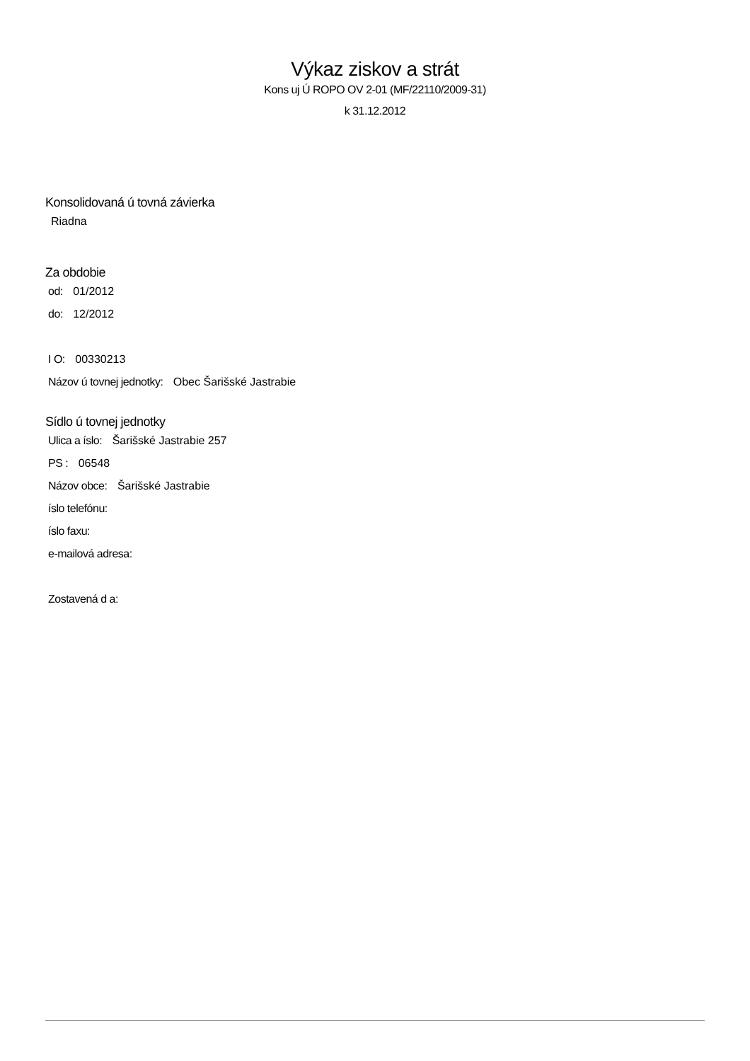Výkaz ziskov a strát
Kons uj Ú ROPO OV 2-01 (MF/22110/2009-31)
k 31.12.2012
Konsolidovaná ú tovná závierka
Riadna
Za obdobie
od: 01/2012
do: 12/2012
I O: 00330213
Názov ú tovnej jednotky: Obec Šarišské Jastrabie
Sídlo ú tovnej jednotky
Ulica a íslo: Šarišské Jastrabie 257
PS : 06548
Názov obce: Šarišské Jastrabie
íslo telefónu:
íslo faxu:
e-mailová adresa:
Zostavená d a: